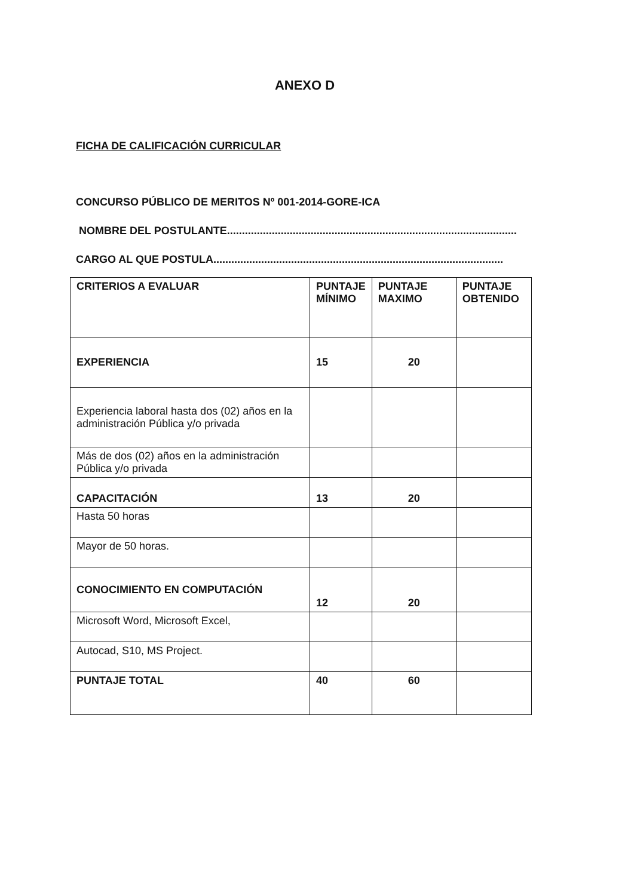ANEXO D
FICHA DE CALIFICACIÓN CURRICULAR
CONCURSO PÚBLICO DE MERITOS Nº 001-2014-GORE-ICA
NOMBRE DEL POSTULANTE.................................................................................................
CARGO AL QUE POSTULA.................................................................................................
| CRITERIOS A EVALUAR | PUNTAJE MÍNIMO | PUNTAJE MAXIMO | PUNTAJE OBTENIDO |
| --- | --- | --- | --- |
| EXPERIENCIA | 15 | 20 | |
| Experiencia laboral hasta dos (02) años en la administración Pública y/o privada | | | |
| Más de dos (02) años en la administración Pública y/o privada | | | |
| CAPACITACIÓN | 13 | 20 | |
| Hasta 50 horas | | | |
| Mayor de 50 horas. | | | |
| CONOCIMIENTO EN COMPUTACIÓN | 12 | 20 | |
| Microsoft Word, Microsoft Excel, | | | |
| Autocad, S10, MS Project. | | | |
| PUNTAJE TOTAL | 40 | 60 | |